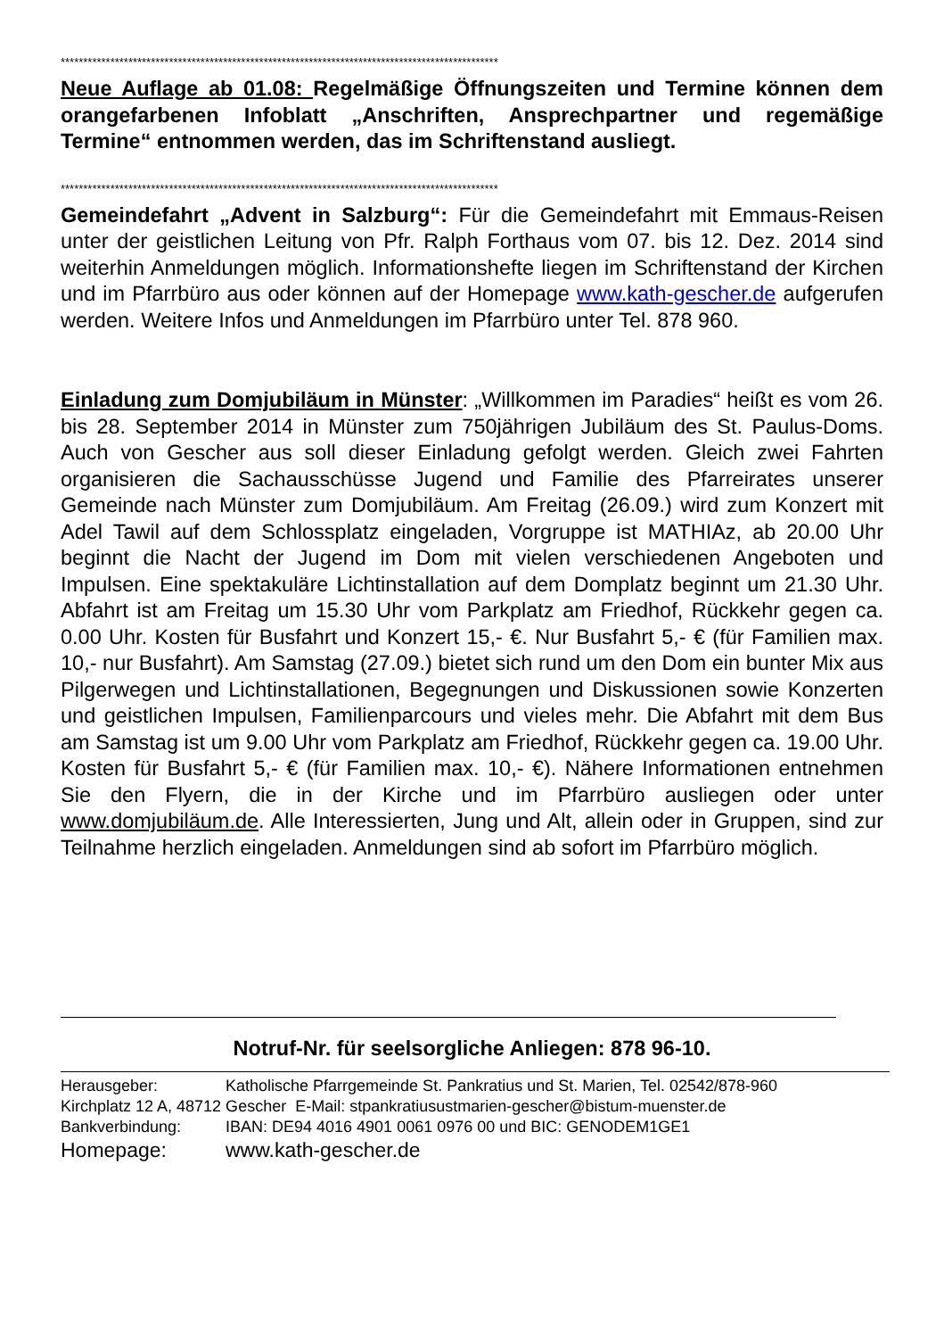*************************************************************************************************
Neue Auflage ab 01.08: Regelmäßige Öffnungszeiten und Termine können dem orangefarbenen Infoblatt „Anschriften, Ansprechpartner und regemäßige Termine“ entnommen werden, das im Schriftenstand ausliegt.
*************************************************************************************************
Gemeindefahrt „Advent in Salzburg“: Für die Gemeindefahrt mit Emmaus-Reisen unter der geistlichen Leitung von Pfr. Ralph Forthaus vom 07. bis 12. Dez. 2014 sind weiterhin Anmeldungen möglich. Informationshefte liegen im Schriftenstand der Kirchen und im Pfarrbüro aus oder können auf der Homepage www.kath-gescher.de aufgerufen werden. Weitere Infos und Anmeldungen im Pfarrbüro unter Tel. 878 960.
Einladung zum Domjubiläum in Münster: „Willkommen im Paradies“ heißt es vom 26. bis 28. September 2014 in Münster zum 750jährigen Jubiläum des St. Paulus-Doms. Auch von Gescher aus soll dieser Einladung gefolgt werden. Gleich zwei Fahrten organisieren die Sachausschüsse Jugend und Familie des Pfarreirates unserer Gemeinde nach Münster zum Domjubiläum. Am Freitag (26.09.) wird zum Konzert mit Adel Tawil auf dem Schlossplatz eingeladen, Vorgruppe ist MATHIAz, ab 20.00 Uhr beginnt die Nacht der Jugend im Dom mit vielen verschiedenen Angeboten und Impulsen. Eine spektakuläre Lichtinstallation auf dem Domplatz beginnt um 21.30 Uhr. Abfahrt ist am Freitag um 15.30 Uhr vom Parkplatz am Friedhof, Rückkehr gegen ca. 0.00 Uhr. Kosten für Busfahrt und Konzert 15,- €. Nur Busfahrt 5,- € (für Familien max. 10,- nur Busfahrt). Am Samstag (27.09.) bietet sich rund um den Dom ein bunter Mix aus Pilgerwegen und Lichtinstallationen, Begegnungen und Diskussionen sowie Konzerten und geistlichen Impulsen, Familienparcours und vieles mehr. Die Abfahrt mit dem Bus am Samstag ist um 9.00 Uhr vom Parkplatz am Friedhof, Rückkehr gegen ca. 19.00 Uhr. Kosten für Busfahrt 5,- € (für Familien max. 10,- €). Nähere Informationen entnehmen Sie den Flyern, die in der Kirche und im Pfarrbüro ausliegen oder unter www.domjubiläum.de. Alle Interessierten, Jung und Alt, allein oder in Gruppen, sind zur Teilnahme herzlich eingeladen. Anmeldungen sind ab sofort im Pfarrbüro möglich.
Notruf-Nr. für seelsorgliche Anliegen: 878 96-10.
| Herausgeber: | Katholische Pfarrgemeinde St. Pankratius und St. Marien, Tel. 02542/878-960 |
| Kirchplatz 12 A, 48712 Gescher E-Mail: stpankratiusustmarien-gescher@bistum-muenster.de | |
| Bankverbindung: | IBAN: DE94 4016 4901 0061 0976 00 und BIC: GENODEM1GE1 |
| Homepage: | www.kath-gescher.de |